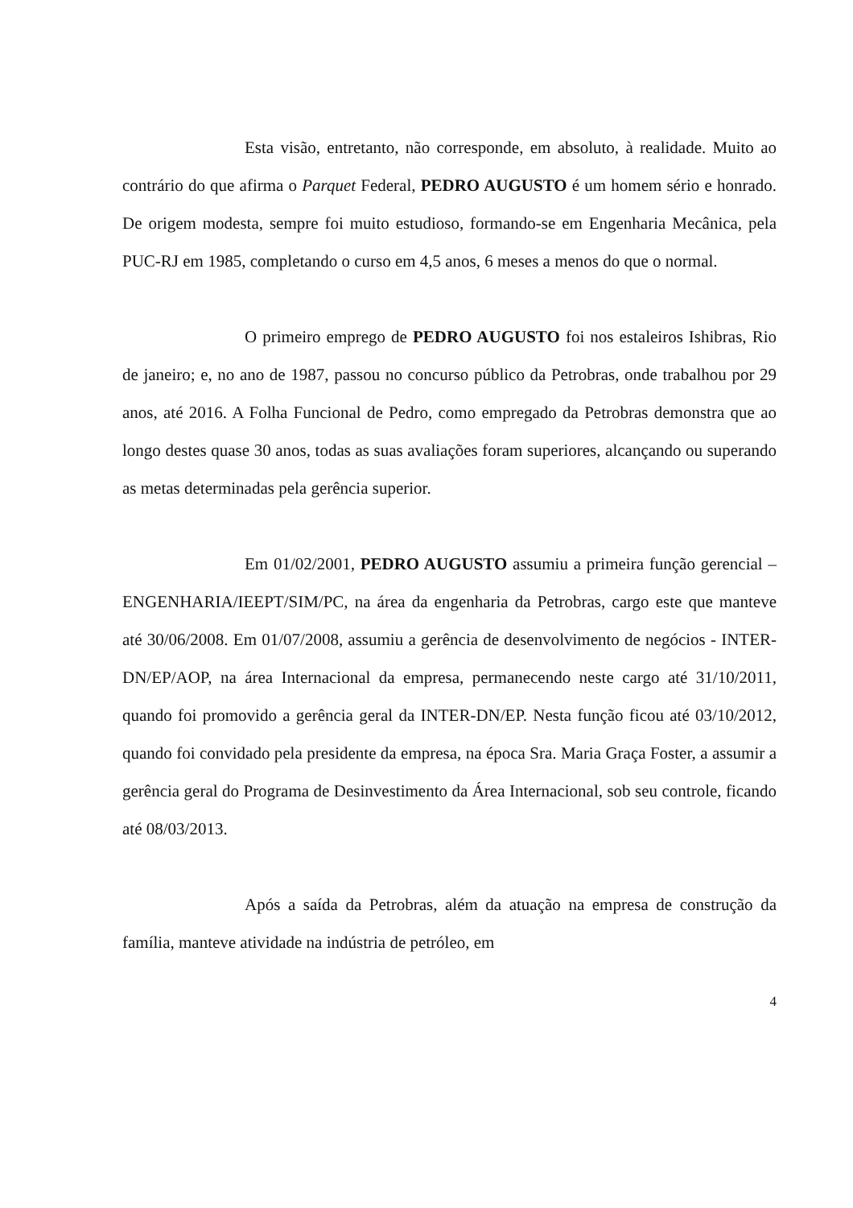Esta visão, entretanto, não corresponde, em absoluto, à realidade. Muito ao contrário do que afirma o Parquet Federal, PEDRO AUGUSTO é um homem sério e honrado. De origem modesta, sempre foi muito estudioso, formando-se em Engenharia Mecânica, pela PUC-RJ em 1985, completando o curso em 4,5 anos, 6 meses a menos do que o normal.
O primeiro emprego de PEDRO AUGUSTO foi nos estaleiros Ishibras, Rio de janeiro; e, no ano de 1987, passou no concurso público da Petrobras, onde trabalhou por 29 anos, até 2016. A Folha Funcional de Pedro, como empregado da Petrobras demonstra que ao longo destes quase 30 anos, todas as suas avaliações foram superiores, alcançando ou superando as metas determinadas pela gerência superior.
Em 01/02/2001, PEDRO AUGUSTO assumiu a primeira função gerencial – ENGENHARIA/IEEPT/SIM/PC, na área da engenharia da Petrobras, cargo este que manteve até 30/06/2008. Em 01/07/2008, assumiu a gerência de desenvolvimento de negócios - INTER-DN/EP/AOP, na área Internacional da empresa, permanecendo neste cargo até 31/10/2011, quando foi promovido a gerência geral da INTER-DN/EP. Nesta função ficou até 03/10/2012, quando foi convidado pela presidente da empresa, na época Sra. Maria Graça Foster, a assumir a gerência geral do Programa de Desinvestimento da Área Internacional, sob seu controle, ficando até 08/03/2013.
Após a saída da Petrobras, além da atuação na empresa de construção da família, manteve atividade na indústria de petróleo, em
4